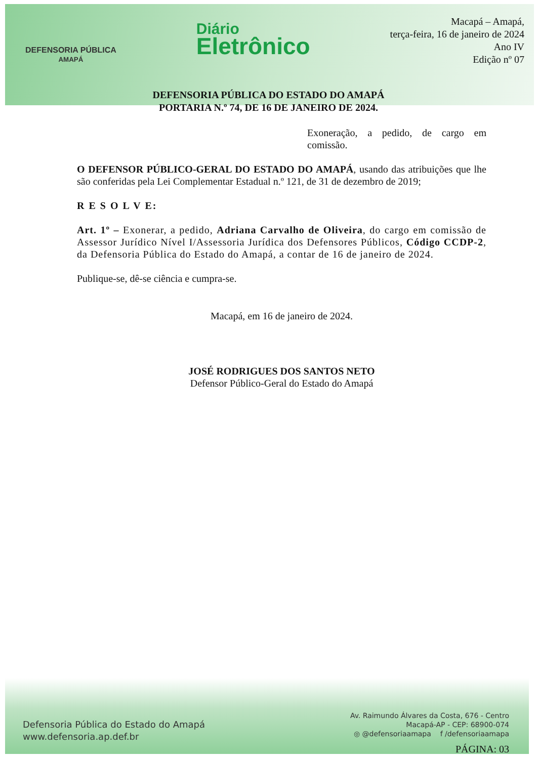DEFENSORIA PÚBLICA
AMAPÁ
Diário
Eletrônico
Macapá – Amapá,
terça-feira, 16 de janeiro de 2024
Ano IV
Edição nº 07
DEFENSORIA PÚBLICA DO ESTADO DO AMAPÁ
PORTARIA N.º 74, DE 16 DE JANEIRO DE 2024.
Exoneração, a pedido, de cargo em comissão.
O DEFENSOR PÚBLICO-GERAL DO ESTADO DO AMAPÁ, usando das atribuições que lhe são conferidas pela Lei Complementar Estadual n.º 121, de 31 de dezembro de 2019;
R E S O L V E:
Art. 1º – Exonerar, a pedido, Adriana Carvalho de Oliveira, do cargo em comissão de Assessor Jurídico Nível I/Assessoria Jurídica dos Defensores Públicos, Código CCDP-2, da Defensoria Pública do Estado do Amapá, a contar de 16 de janeiro de 2024.
Publique-se, dê-se ciência e cumpra-se.
Macapá, em 16 de janeiro de 2024.
JOSÉ RODRIGUES DOS SANTOS NETO
Defensor Público-Geral do Estado do Amapá
Defensoria Pública do Estado do Amapá
www.defensoria.ap.def.br
Av. Raimundo Álvares da Costa, 676 - Centro
Macapá-AP - CEP: 68900-074
◎ @defensoriaamapa f /defensoriaamapa
PÁGINA: 03